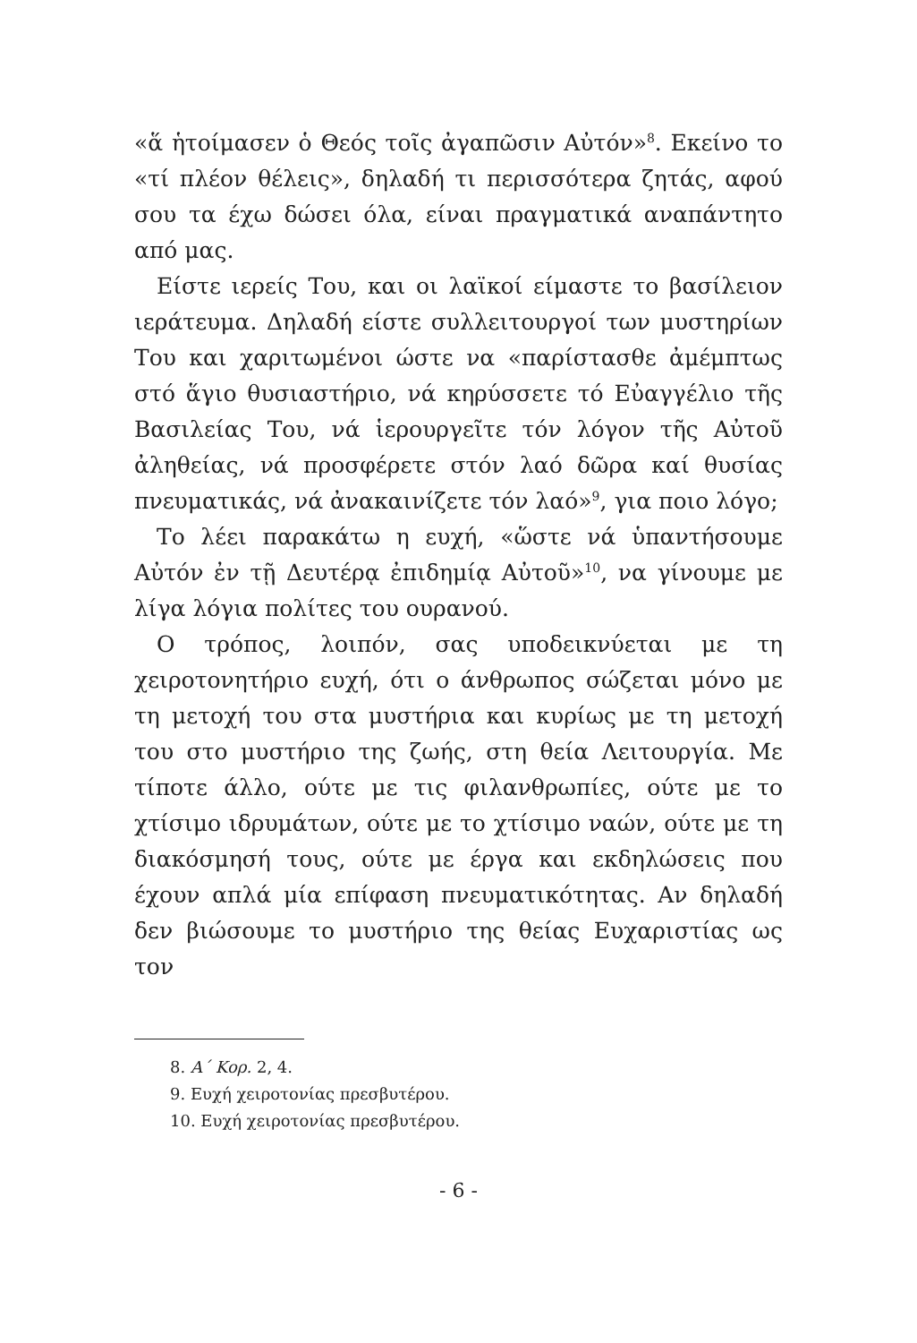«ἅ ἡτοίμασεν ὁ Θεός τοῖς ἀγαπῶσιν Αὐτόν»<sup>8</sup>. Εκείνο το «τί πλέον θέλεις», δηλαδή τι περισσότερα ζητάς, αφού σου τα έχω δώσει όλα, είναι πραγματικά αναπάντητο από μας.
Είστε ιερείς Του, και οι λαϊκοί είμαστε το βασίλειον ιεράτευμα. Δηλαδή είστε συλλειτουργοί των μυστηρίων Του και χαριτωμένοι ώστε να «παρίστασθε ἀμέμπτως στό ἅγιο θυσιαστήριο, νά κηρύσσετε τό Εὐαγγέλιο τῆς Βασιλείας Του, νά ἱερουργεῖτε τόν λόγον τῆς Αὐτοῦ ἀληθείας, νά προσφέρετε στόν λαό δῶρα καί θυσίας πνευματικάς, νά ἀνακαινίζετε τόν λαό»<sup>9</sup>, για ποιο λόγο;
Το λέει παρακάτω η ευχή, «ὥστε νά ὑπαντήσουμε Αὐτόν ἐν τῇ Δευτέρᾳ ἐπιδημίᾳ Αὐτοῦ»<sup>10</sup>, να γίνουμε με λίγα λόγια πολίτες του ουρανού.
Ο τρόπος, λοιπόν, σας υποδεικνύεται με τη χειροτονητήριο ευχή, ότι ο άνθρωπος σώζεται μόνο με τη μετοχή του στα μυστήρια και κυρίως με τη μετοχή του στο μυστήριο της ζωής, στη θεία Λειτουργία. Με τίποτε άλλο, ούτε με τις φιλανθρωπίες, ούτε με το χτίσιμο ιδρυμάτων, ούτε με το χτίσιμο ναών, ούτε με τη διακόσμησή τους, ούτε με έργα και εκδηλώσεις που έχουν απλά μία επίφαση πνευματικότητας. Αν δηλαδή δεν βιώσουμε το μυστήριο της θείας Ευχαριστίας ως τον
8. Α´ Κορ. 2, 4.
9. Ευχή χειροτονίας πρεσβυτέρου.
10. Ευχή χειροτονίας πρεσβυτέρου.
- 6 -